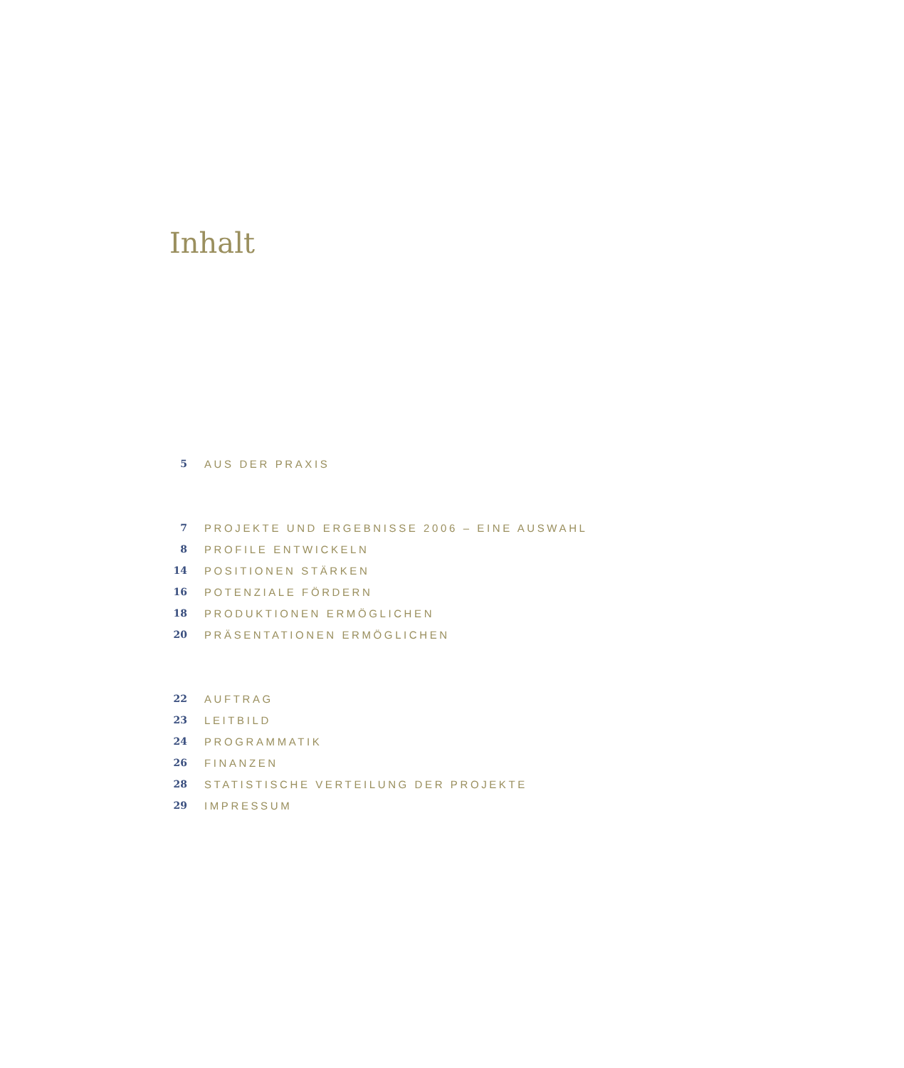Inhalt
5 AUS DER PRAXIS
7 PROJEKTE UND ERGEBNISSE 2006 – EINE AUSWAHL
8 PROFILE ENTWICKELN
14 POSITIONEN STÄRKEN
16 POTENZIALE FÖRDERN
18 PRODUKTIONEN ERMÖGLICHEN
20 PRÄSENTATIONEN ERMÖGLICHEN
22 AUFTRAG
23 LEITBILD
24 PROGRAMMATIK
26 FINANZEN
28 STATISTISCHE VERTEILUNG DER PROJEKTE
29 IMPRESSUM